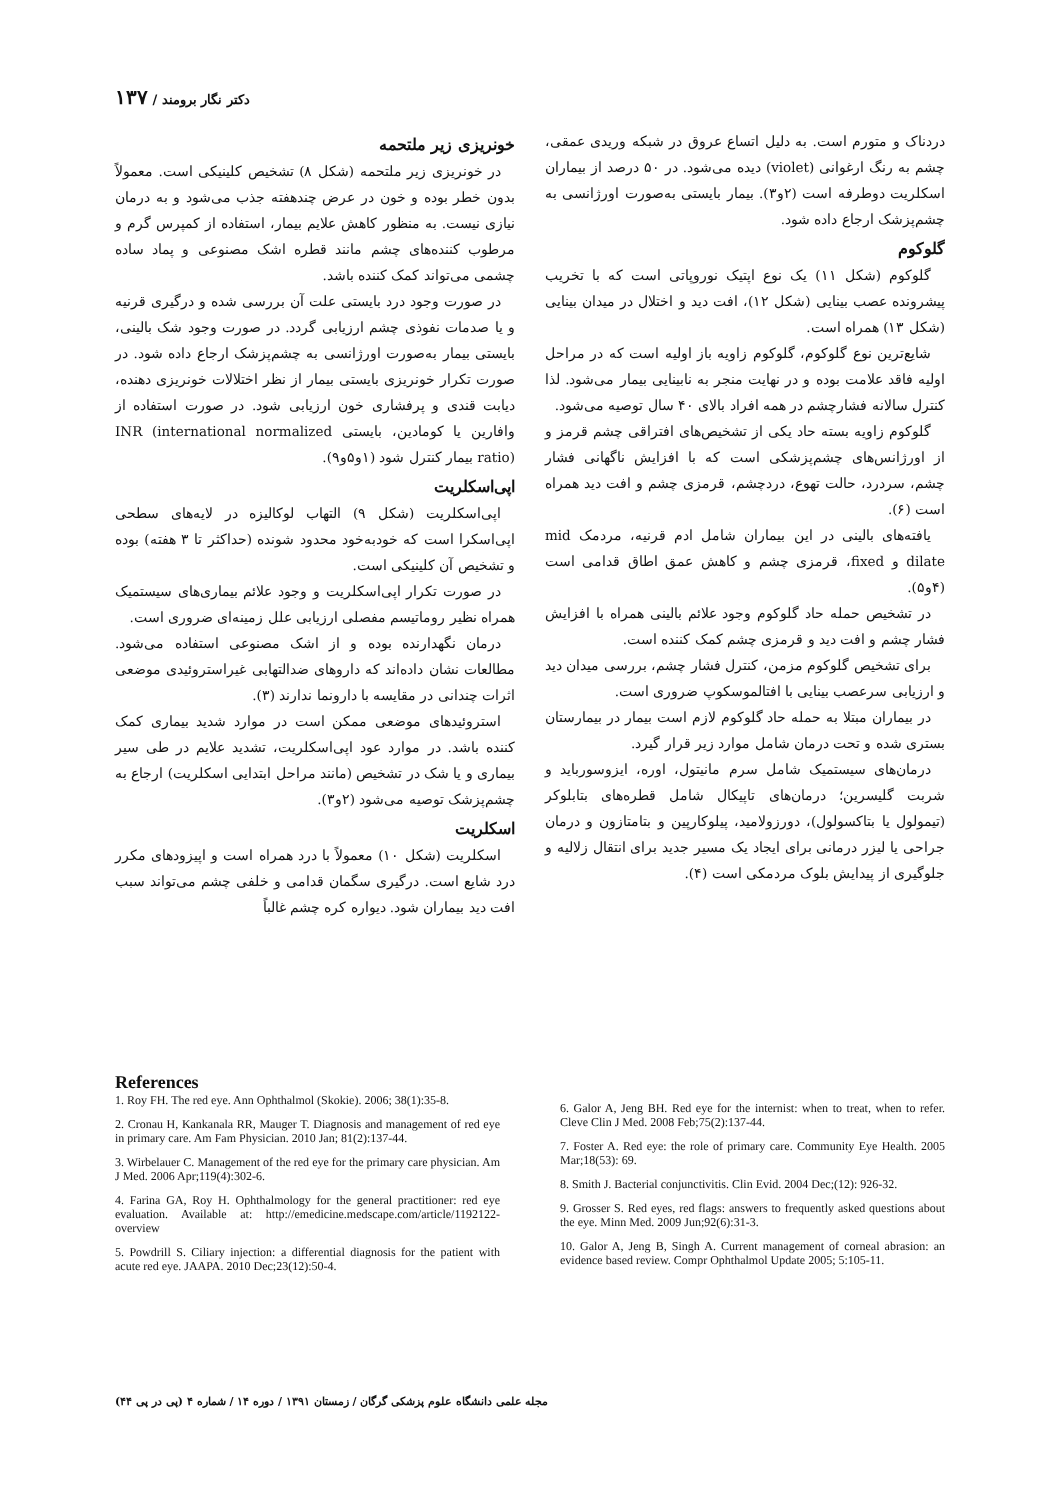دکتر نگار برومند / ۱۳۷
خونریزی زیر ملتحمه
در خونریزی زیر ملتحمه (شکل ۸) تشخیص کلینیکی است. معمولاً بدون خطر بوده و خون در عرض چندهفته جذب می‌شود و به درمان نیازی نیست. به منظور کاهش علایم بیمار، استفاده از کمپرس گرم و مرطوب کننده‌های چشم مانند قطره اشک مصنوعی و پماد ساده چشمی می‌تواند کمک کننده باشد.
در صورت وجود درد بایستی علت آن بررسی شده و درگیری قرنیه و یا صدمات نفوذی چشم ارزیابی گردد. در صورت وجود شک بالینی، بایستی بیمار به‌صورت اورژانسی به چشم‌پزشک ارجاع داده شود. در صورت تکرار خونریزی بایستی بیمار از نظر اختلالات خونریزی دهنده، دیابت قندی و پرفشاری خون ارزیابی شود. در صورت استفاده از وافارین یا کومادین، بایستی INR (international normalized ratio) بیمار کنترل شود (۱و۵و۹).
اپی‌اسکلریت
اپی‌اسکلریت (شکل ۹) التهاب لوکالیزه در لایه‌های سطحی اپی‌اسکرا است که خودبه‌خود محدود شونده (حداکثر تا ۳ هفته) بوده و تشخیص آن کلینیکی است.
در صورت تکرار اپی‌اسکلریت و وجود علائم بیماری‌های سیستمیک همراه نظیر روماتیسم مفصلی ارزیابی علل زمینه‌ای ضروری است.
درمان نگهدارنده بوده و از اشک مصنوعی استفاده می‌شود. مطالعات نشان داده‌اند که داروهای ضدالتهابی غیراستروئیدی موضعی اثرات چندانی در مقایسه با دارونما ندارند (۳).
استروئیدهای موضعی ممکن است در موارد شدید بیماری کمک کننده باشد. در موارد عود اپی‌اسکلریت، تشدید علایم در طی سیر بیماری و یا شک در تشخیص (مانند مراحل ابتدایی اسکلریت) ارجاع به چشم‌پزشک توصیه می‌شود (۲و۳).
اسکلریت
اسکلریت (شکل ۱۰) معمولاً با درد همراه است و اپیزودهای مکرر درد شایع است. درگیری سگمان قدامی و خلفی چشم می‌تواند سبب افت دید بیماران شود. دیواره کره چشم غالباً
دردناک و متورم است. به دلیل اتساع عروق در شبکه وریدی عمقی، چشم به رنگ ارغوانی (violet) دیده می‌شود. در ۵۰ درصد از بیماران اسکلریت دوطرفه است (۲و۳). بیمار بایستی به‌صورت اورژانسی به چشم‌پزشک ارجاع داده شود.
گلوکوم
گلوکوم (شکل ۱۱) یک نوع اپتیک نوروپاتی است که با تخریب پیشرونده عصب بینایی (شکل ۱۲)، افت دید و اختلال در میدان بینایی (شکل ۱۳) همراه است.
شایع‌ترین نوع گلوکوم، گلوکوم زاویه باز اولیه است که در مراحل اولیه فاقد علامت بوده و در نهایت منجر به نابینایی بیمار می‌شود. لذا کنترل سالانه فشارچشم در همه افراد بالای ۴۰ سال توصیه می‌شود.
گلوکوم زاویه بسته حاد یکی از تشخیص‌های افتراقی چشم قرمز و از اورژانس‌های چشم‌پزشکی است که با افزایش ناگهانی فشار چشم، سردرد، حالت تهوع، دردچشم، قرمزی چشم و افت دید همراه است (۶).
یافته‌های بالینی در این بیماران شامل ادم قرنیه، مردمک mid dilate و fixed، قرمزی چشم و کاهش عمق اطاق قدامی است (۴و۵).
در تشخیص حمله حاد گلوکوم وجود علائم بالینی همراه با افزایش فشار چشم و افت دید و قرمزی چشم کمک کننده است.
برای تشخیص گلوکوم مزمن، کنترل فشار چشم، بررسی میدان دید و ارزیابی سرعصب بینایی با افتالموسکوپ ضروری است.
در بیماران مبتلا به حمله حاد گلوکوم لازم است بیمار در بیمارستان بستری شده و تحت درمان شامل موارد زیر قرار گیرد.
درمان‌های سیستمیک شامل سرم مانیتول، اوره، ایزوسورباید و شربت گلیسرین؛ درمان‌های تاپیکال شامل قطره‌های بتابلوکر (تیمولول یا بتاکسولول)، دورزولامید، پیلوکارپین و بتامتازون و درمان جراحی یا لیزر درمانی برای ایجاد یک مسیر جدید برای انتقال زلالیه و جلوگیری از پیدایش بلوک مردمکی است (۴).
References
1. Roy FH. The red eye. Ann Ophthalmol (Skokie). 2006; 38(1):35-8.
2. Cronau H, Kankanala RR, Mauger T. Diagnosis and management of red eye in primary care. Am Fam Physician. 2010 Jan; 81(2):137-44.
3. Wirbelauer C. Management of the red eye for the primary care physician. Am J Med. 2006 Apr;119(4):302-6.
4. Farina GA, Roy H. Ophthalmology for the general practitioner: red eye evaluation. Available at: http://emedicine.medscape.com/article/1192122-overview
5. Powdrill S. Ciliary injection: a differential diagnosis for the patient with acute red eye. JAAPA. 2010 Dec;23(12):50-4.
6. Galor A, Jeng BH. Red eye for the internist: when to treat, when to refer. Cleve Clin J Med. 2008 Feb;75(2):137-44.
7. Foster A. Red eye: the role of primary care. Community Eye Health. 2005 Mar;18(53): 69.
8. Smith J. Bacterial conjunctivitis. Clin Evid. 2004 Dec;(12): 926-32.
9. Grosser S. Red eyes, red flags: answers to frequently asked questions about the eye. Minn Med. 2009 Jun;92(6):31-3.
10. Galor A, Jeng B, Singh A. Current management of corneal abrasion: an evidence based review. Compr Ophthalmol Update 2005; 5:105-11.
مجله علمی دانشگاه علوم پزشکی گرگان / زمستان ۱۳۹۱ / دوره ۱۴ / شماره ۴ (پی در پی ۴۴)